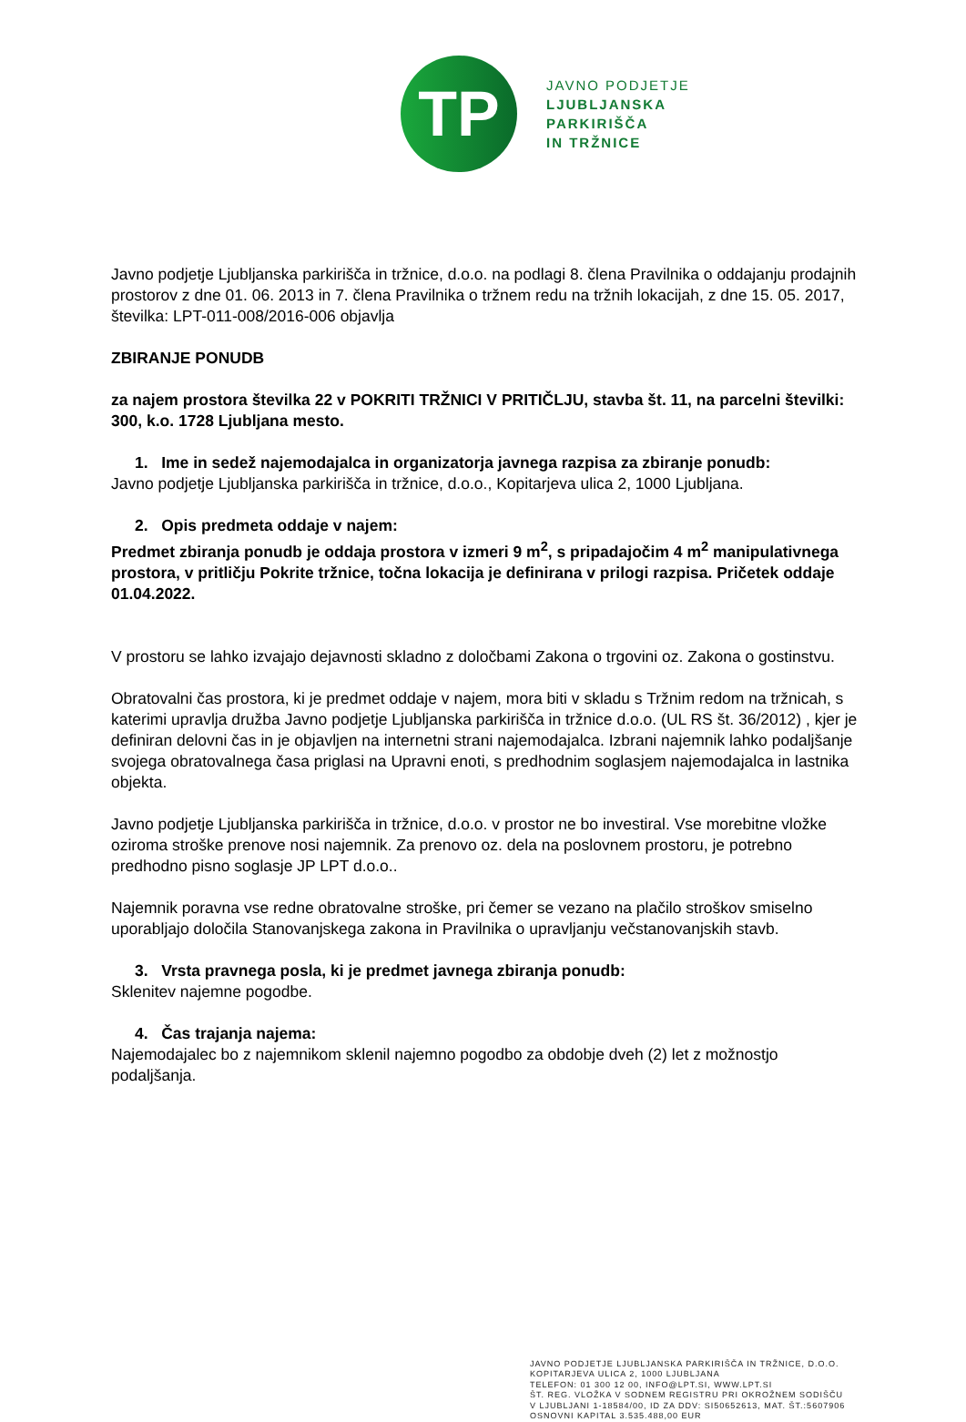TP
JAVNO PODJETJE
LJUBLJANSKA
PARKIRIŠČA
IN TRŽNICE
Javno podjetje Ljubljanska parkirišča in tržnice, d.o.o. na podlagi 8. člena Pravilnika o oddajanju prodajnih prostorov z dne 01. 06. 2013 in 7. člena Pravilnika o tržnem redu na tržnih lokacijah, z dne 15. 05. 2017, številka: LPT-011-008/2016-006 objavlja
ZBIRANJE PONUDB
za najem prostora številka 22 v POKRITI TRŽNICI V PRITIČLJU, stavba št. 11, na parcelni številki: 300, k.o. 1728 Ljubljana mesto.
1. Ime in sedež najemodajalca in organizatorja javnega razpisa za zbiranje ponudb:
Javno podjetje Ljubljanska parkirišča in tržnice, d.o.o., Kopitarjeva ulica 2, 1000 Ljubljana.
2. Opis predmeta oddaje v najem:
Predmet zbiranja ponudb je oddaja prostora v izmeri 9 m<sup>2</sup>, s pripadajočim 4 m<sup>2</sup> manipulativnega prostora, v pritličju Pokrite tržnice, točna lokacija je definirana v prilogi razpisa. Pričetek oddaje 01.04.2022.
V prostoru se lahko izvajajo dejavnosti skladno z določbami Zakona o trgovini oz. Zakona o gostinstvu.
Obratovalni čas prostora, ki je predmet oddaje v najem, mora biti v skladu s Tržnim redom na tržnicah, s katerimi upravlja družba Javno podjetje Ljubljanska parkirišča in tržnice d.o.o. (UL RS št. 36/2012) , kjer je definiran delovni čas in je objavljen na internetni strani najemodajalca. Izbrani najemnik lahko podaljšanje svojega obratovalnega časa priglasi na Upravni enoti, s predhodnim soglasjem najemodajalca in lastnika objekta.
Javno podjetje Ljubljanska parkirišča in tržnice, d.o.o. v prostor ne bo investiral. Vse morebitne vložke oziroma stroške prenove nosi najemnik. Za prenovo oz. dela na poslovnem prostoru, je potrebno predhodno pisno soglasje JP LPT d.o.o..
Najemnik poravna vse redne obratovalne stroške, pri čemer se vezano na plačilo stroškov smiselno uporabljajo določila Stanovanjskega zakona in Pravilnika o upravljanju večstanovanjskih stavb.
3. Vrsta pravnega posla, ki je predmet javnega zbiranja ponudb:
Sklenitev najemne pogodbe.
4. Čas trajanja najema:
Najemodajalec bo z najemnikom sklenil najemno pogodbo za obdobje dveh (2) let z možnostjo podaljšanja.
JAVNO PODJETJE LJUBLJANSKA PARKIRIŠČA IN TRŽNICE, D.O.O.
KOPITARJEVA ULICA 2, 1000 LJUBLJANA
TELEFON: 01 300 12 00, INFO@LPT.SI, WWW.LPT.SI
ŠT. REG. VLOŽKA V SODNEM REGISTRU PRI OKROŽNEM SODIŠČU
V LJUBLJANI 1-18584/00, ID ZA DDV: SI50652613, MAT. ŠT.:5607906
OSNOVNI KAPITAL 3.535.488,00 EUR